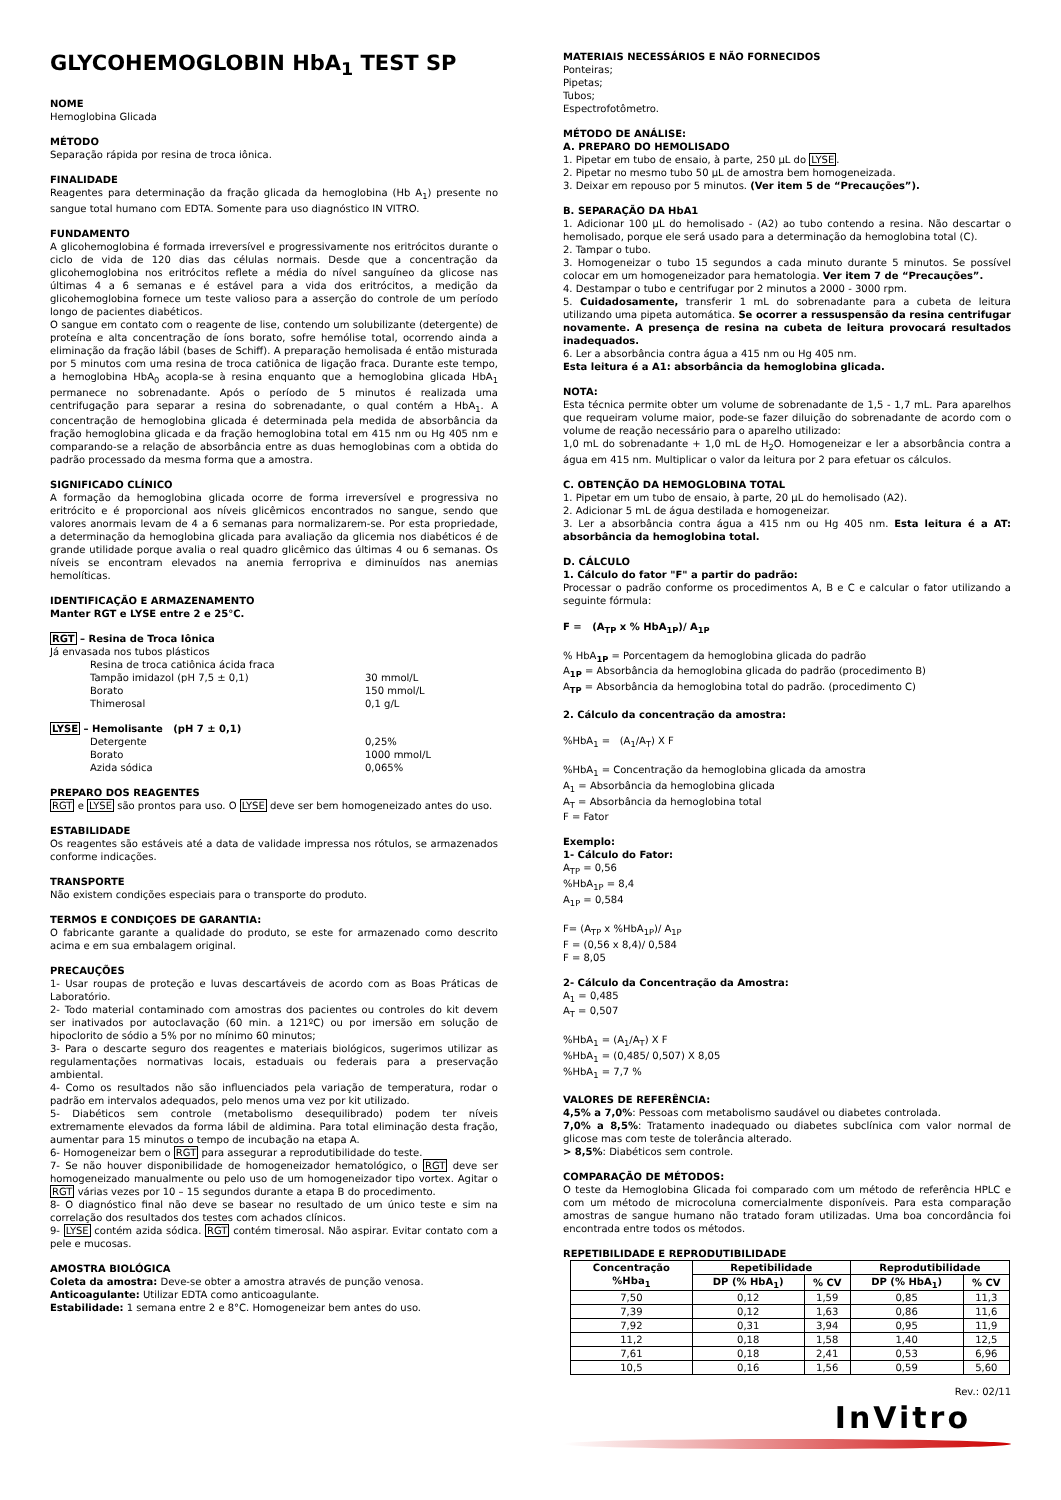GLYCOHEMOGLOBIN HbA<sub>1</sub> TEST SP
NOME
Hemoglobina Glicada
MÉTODO
Separação rápida por resina de troca iônica.
FINALIDADE
Reagentes para determinação da fração glicada da hemoglobina (Hb A<sub>1</sub>) presente no sangue total humano com EDTA. Somente para uso diagnóstico IN VITRO.
FUNDAMENTO
A glicohemoglobina é formada irreversível e progressivamente nos eritrócitos durante o ciclo de vida de 120 dias das células normais. Desde que a concentração da glicohemoglobina nos eritrócitos reflete a média do nível sanguíneo da glicose nas últimas 4 a 6 semanas e é estável para a vida dos eritrócitos, a medição da glicohemoglobina fornece um teste valioso para a asserção do controle de um período longo de pacientes diabéticos.
O sangue em contato com o reagente de lise, contendo um solubilizante (detergente) de proteína e alta concentração de íons borato, sofre hemólise total, ocorrendo ainda a eliminação da fração lábil (bases de Schiff). A preparação hemolisada é então misturada por 5 minutos com uma resina de troca catiônica de ligação fraca. Durante este tempo, a hemoglobina HbA<sub>0</sub> acopla-se à resina enquanto que a hemoglobina glicada HbA<sub>1</sub> permanece no sobrenadante. Após o período de 5 minutos é realizada uma centrifugação para separar a resina do sobrenadante, o qual contém a HbA<sub>1</sub>. A concentração de hemoglobina glicada é determinada pela medida de absorbância da fração hemoglobina glicada e da fração hemoglobina total em 415 nm ou Hg 405 nm e comparando-se a relação de absorbância entre as duas hemoglobinas com a obtida do padrão processado da mesma forma que a amostra.
SIGNIFICADO CLÍNICO
A formação da hemoglobina glicada ocorre de forma irreversível e progressiva no eritrócito e é proporcional aos níveis glicêmicos encontrados no sangue, sendo que valores anormais levam de 4 a 6 semanas para normalizarem-se. Por esta propriedade, a determinação da hemoglobina glicada para avaliação da glicemia nos diabéticos é de grande utilidade porque avalia o real quadro glicêmico das últimas 4 ou 6 semanas. Os níveis se encontram elevados na anemia ferropriva e diminuídos nas anemias hemolíticas.
IDENTIFICAÇÃO E ARMAZENAMENTO
Manter RGT e LYSE entre 2 e 25°C.
RGT – Resina de Troca Iônica
Já envasada nos tubos plásticos
Resina de troca catiônica ácida fraca
Tampão imidazol (pH 7,5 ± 0,1) 30 mmol/L
Borato 150 mmol/L
Thimerosal 0,1 g/L
LYSE – Hemolisante (pH 7 ± 0,1)
Detergente 0,25%
Borato 1000 mmol/L
Azida sódica 0,065%
PREPARO DOS REAGENTES
RGT e LYSE são prontos para uso. O LYSE deve ser bem homogeneizado antes do uso.
ESTABILIDADE
Os reagentes são estáveis até a data de validade impressa nos rótulos, se armazenados conforme indicações.
TRANSPORTE
Não existem condições especiais para o transporte do produto.
TERMOS E CONDIÇOES DE GARANTIA:
O fabricante garante a qualidade do produto, se este for armazenado como descrito acima e em sua embalagem original.
PRECAUÇÕES
1- Usar roupas de proteção e luvas descartáveis de acordo com as Boas Práticas de Laboratório.
2- Todo material contaminado com amostras dos pacientes ou controles do kit devem ser inativados por autoclavação (60 min. a 121ºC) ou por imersão em solução de hipoclorito de sódio a 5% por no mínimo 60 minutos;
3- Para o descarte seguro dos reagentes e materiais biológicos, sugerimos utilizar as regulamentações normativas locais, estaduais ou federais para a preservação ambiental.
4- Como os resultados não são influenciados pela variação de temperatura, rodar o padrão em intervalos adequados, pelo menos uma vez por kit utilizado.
5- Diabéticos sem controle (metabolismo desequilibrado) podem ter níveis extremamente elevados da forma lábil de aldimina. Para total eliminação desta fração, aumentar para 15 minutos o tempo de incubação na etapa A.
6- Homogeneizar bem o RGT para assegurar a reprodutibilidade do teste.
7- Se não houver disponibilidade de homogeneizador hematológico, o RGT deve ser homogeneizado manualmente ou pelo uso de um homogeneizador tipo vortex. Agitar o RGT várias vezes por 10 – 15 segundos durante a etapa B do procedimento.
8- O diagnóstico final não deve se basear no resultado de um único teste e sim na correlação dos resultados dos testes com achados clínicos.
9- LYSE contém azida sódica. RGT contém timerosal. Não aspirar. Evitar contato com a pele e mucosas.
AMOSTRA BIOLÓGICA
Coleta da amostra: Deve-se obter a amostra através de punção venosa.
Anticoagulante: Utilizar EDTA como anticoagulante.
Estabilidade: 1 semana entre 2 e 8°C. Homogeneizar bem antes do uso.
MATERIAIS NECESSÁRIOS E NÃO FORNECIDOS
Ponteiras;
Pipetas;
Tubos;
Espectrofotômetro.
MÉTODO DE ANÁLISE:
A. PREPARO DO HEMOLISADO
1. Pipetar em tubo de ensaio, à parte, 250 µL do LYSE.
2. Pipetar no mesmo tubo 50 µL de amostra bem homogeneizada.
3. Deixar em repouso por 5 minutos. (Ver item 5 de “Precauções”).
B. SEPARAÇÃO DA HbA1
1. Adicionar 100 µL do hemolisado - (A2) ao tubo contendo a resina. Não descartar o hemolisado, porque ele será usado para a determinação da hemoglobina total (C).
2. Tampar o tubo.
3. Homogeneizar o tubo 15 segundos a cada minuto durante 5 minutos. Se possível colocar em um homogeneizador para hematologia. Ver item 7 de “Precauções”.
4. Destampar o tubo e centrifugar por 2 minutos a 2000 - 3000 rpm.
5. Cuidadosamente, transferir 1 mL do sobrenadante para a cubeta de leitura utilizando uma pipeta automática. Se ocorrer a ressuspensão da resina centrifugar novamente. A presença de resina na cubeta de leitura provocará resultados inadequados.
6. Ler a absorbância contra água a 415 nm ou Hg 405 nm.
Esta leitura é a A1: absorbância da hemoglobina glicada.
NOTA:
Esta técnica permite obter um volume de sobrenadante de 1,5 - 1,7 mL. Para aparelhos que requeiram volume maior, pode-se fazer diluição do sobrenadante de acordo com o volume de reação necessário para o aparelho utilizado:
1,0 mL do sobrenadante + 1,0 mL de H<sub>2</sub>O. Homogeneizar e ler a absorbância contra a água em 415 nm. Multiplicar o valor da leitura por 2 para efetuar os cálculos.
C. OBTENÇÃO DA HEMOGLOBINA TOTAL
1. Pipetar em um tubo de ensaio, à parte, 20 µL do hemolisado (A2).
2. Adicionar 5 mL de água destilada e homogeneizar.
3. Ler a absorbância contra água a 415 nm ou Hg 405 nm. Esta leitura é a AT: absorbância da hemoglobina total.
D. CÁLCULO
1. Cálculo do fator "F" a partir do padrão:
Processar o padrão conforme os procedimentos A, B e C e calcular o fator utilizando a seguinte fórmula:
F = (A<sub>TP</sub> x % HbA<sub>1P</sub>)/ A<sub>1P</sub>
% HbA<sub>1P</sub> = Porcentagem da hemoglobina glicada do padrão
A<sub>1P</sub> = Absorbância da hemoglobina glicada do padrão (procedimento B)
A<sub>TP</sub> = Absorbância da hemoglobina total do padrão. (procedimento C)
2. Cálculo da concentração da amostra:
%HbA<sub>1</sub> = (A<sub>1</sub>/A<sub>T</sub>) X F
%HbA<sub>1</sub> = Concentração da hemoglobina glicada da amostra
A<sub>1</sub> = Absorbância da hemoglobina glicada
A<sub>T</sub> = Absorbância da hemoglobina total
F = Fator
Exemplo:
1- Cálculo do Fator:
A<sub>TP</sub> = 0,56
%HbA<sub>1P</sub> = 8,4
A<sub>1P</sub> = 0,584
F= (A<sub>TP</sub> x %HbA<sub>1P</sub>)/ A<sub>1P</sub>
F = (0,56 x 8,4)/ 0,584
F = 8,05
2- Cálculo da Concentração da Amostra:
A<sub>1</sub> = 0,485
A<sub>T</sub> = 0,507
%HbA<sub>1</sub> = (A<sub>1</sub>/A<sub>T</sub>) X F
%HbA<sub>1</sub> = (0,485/ 0,507) X 8,05
%HbA<sub>1</sub> = 7,7 %
VALORES DE REFERÊNCIA:
4,5% a 7,0%: Pessoas com metabolismo saudável ou diabetes controlada.
7,0% a 8,5%: Tratamento inadequado ou diabetes subclínica com valor normal de glicose mas com teste de tolerância alterado.
> 8,5%: Diabéticos sem controle.
COMPARAÇÃO DE MÉTODOS:
O teste da Hemoglobina Glicada foi comparado com um método de referência HPLC e com um método de microcoluna comercialmente disponíveis. Para esta comparação amostras de sangue humano não tratado foram utilizadas. Uma boa concordância foi encontrada entre todos os métodos.
REPETIBILIDADE E REPRODUTIBILIDADE
| Concentração %Hba<sub>1</sub> | Repetibilidade | | Reprodutibilidade | |
| --- | --- | --- | --- | --- |
| | DP (% HbA<sub>1</sub>) | % CV | DP (% HbA<sub>1</sub>) | % CV |
| 7,50 | 0,12 | 1,59 | 0,85 | 11,3 |
| 7,39 | 0,12 | 1,63 | 0,86 | 11,6 |
| 7,92 | 0,31 | 3,94 | 0,95 | 11,9 |
| 11,2 | 0,18 | 1,58 | 1,40 | 12,5 |
| 7,61 | 0,18 | 2,41 | 0,53 | 6,96 |
| 10,5 | 0,16 | 1,56 | 0,59 | 5,60 |
Rev.: 02/11
InVitro